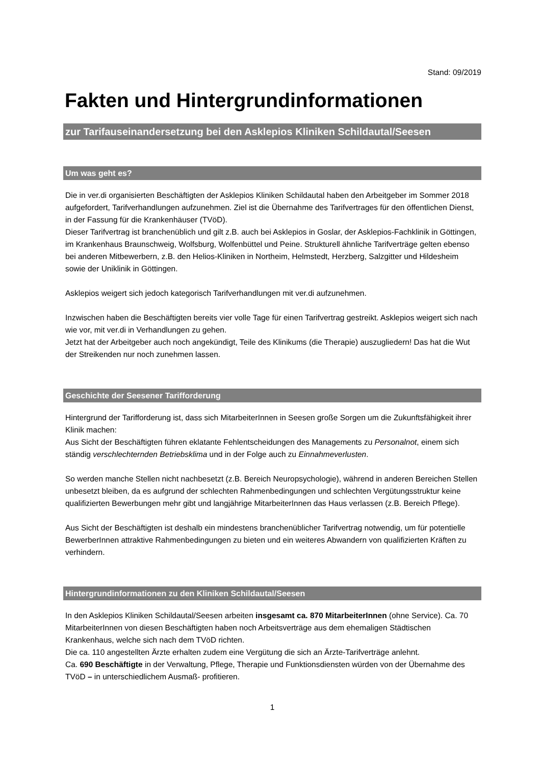Stand: 09/2019
Fakten und Hintergrundinformationen
zur Tarifauseinandersetzung bei den Asklepios Kliniken Schildautal/Seesen
Um was geht es?
Die in ver.di organisierten Beschäftigten der Asklepios Kliniken Schildautal haben den Arbeitgeber im Sommer 2018 aufgefordert, Tarifverhandlungen aufzunehmen. Ziel ist die Übernahme des Tarifvertrages für den öffentlichen Dienst, in der Fassung für die Krankenhäuser (TVöD).
Dieser Tarifvertrag ist branchenüblich und gilt z.B. auch bei Asklepios in Goslar, der Asklepios-Fachklinik in Göttingen, im Krankenhaus Braunschweig, Wolfsburg, Wolfenbüttel und Peine. Strukturell ähnliche Tarifverträge gelten ebenso bei anderen Mitbewerbern, z.B. den Helios-Kliniken in Northeim, Helmstedt, Herzberg, Salzgitter und Hildesheim sowie der Uniklinik in Göttingen.
Asklepios weigert sich jedoch kategorisch Tarifverhandlungen mit ver.di aufzunehmen.
Inzwischen haben die Beschäftigten bereits vier volle Tage für einen Tarifvertrag gestreikt. Asklepios weigert sich nach wie vor, mit ver.di in Verhandlungen zu gehen.
Jetzt hat der Arbeitgeber auch noch angekündigt, Teile des Klinikums (die Therapie) auszugliedern! Das hat die Wut der Streikenden nur noch zunehmen lassen.
Geschichte der Seesener Tarifforderung
Hintergrund der Tarifforderung ist, dass sich MitarbeiterInnen in Seesen große Sorgen um die Zukunftsfähigkeit ihrer Klinik machen:
Aus Sicht der Beschäftigten führen eklatante Fehlentscheidungen des Managements zu Personalnot, einem sich ständig verschlechternden Betriebsklima und in der Folge auch zu Einnahmeverlusten.
So werden manche Stellen nicht nachbesetzt (z.B. Bereich Neuropsychologie), während in anderen Bereichen Stellen unbesetzt bleiben, da es aufgrund der schlechten Rahmenbedingungen und schlechten Vergütungsstruktur keine qualifizierten Bewerbungen mehr gibt und langjährige MitarbeiterInnen das Haus verlassen (z.B. Bereich Pflege).
Aus Sicht der Beschäftigten ist deshalb ein mindestens branchenüblicher Tarifvertrag notwendig, um für potentielle BewerberInnen attraktive Rahmenbedingungen zu bieten und ein weiteres Abwandern von qualifizierten Kräften zu verhindern.
Hintergrundinformationen zu den Kliniken Schildautal/Seesen
In den Asklepios Kliniken Schildautal/Seesen arbeiten insgesamt ca. 870 MitarbeiterInnen (ohne Service). Ca. 70 MitarbeiterInnen von diesen Beschäftigten haben noch Arbeitsverträge aus dem ehemaligen Städtischen Krankenhaus, welche sich nach dem TVöD richten.
Die ca. 110 angestellten Ärzte erhalten zudem eine Vergütung die sich an Ärzte-Tarifverträge anlehnt.
Ca. 690 Beschäftigte in der Verwaltung, Pflege, Therapie und Funktionsdiensten würden von der Übernahme des TVöD – in unterschiedlichem Ausmaß- profitieren.
1